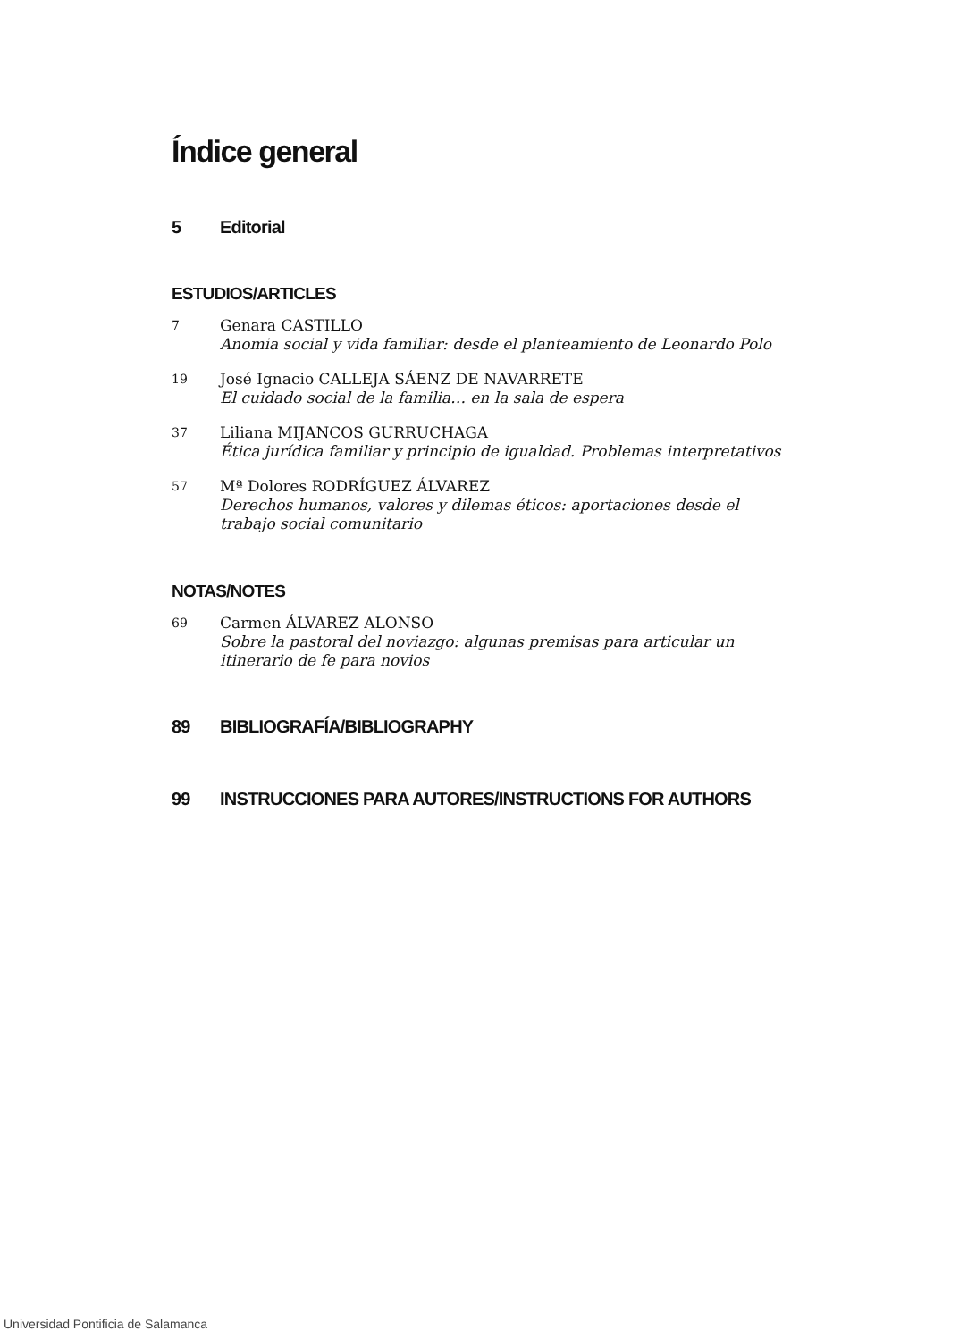Índice general
5 Editorial
ESTUDIOS/ARTICLES
7
Genara CASTILLO
Anomia social y vida familiar: desde el planteamiento de Leonardo Polo
19
José Ignacio CALLEJA SÁENZ DE NAVARRETE
El cuidado social de la familia… en la sala de espera
37
Liliana MIJANCOS GURRUCHAGA
Ética jurídica familiar y principio de igualdad. Problemas interpretativos
57
Mª Dolores RODRÍGUEZ ÁLVAREZ
Derechos humanos, valores y dilemas éticos: aportaciones desde el trabajo social comunitario
NOTAS/NOTES
69
Carmen ÁLVAREZ ALONSO
Sobre la pastoral del noviazgo: algunas premisas para articular un itinerario de fe para novios
89 BIBLIOGRAFÍA/BIBLIOGRAPHY
99 INSTRUCCIONES PARA AUTORES/INSTRUCTIONS FOR AUTHORS
Universidad Pontificia de Salamanca